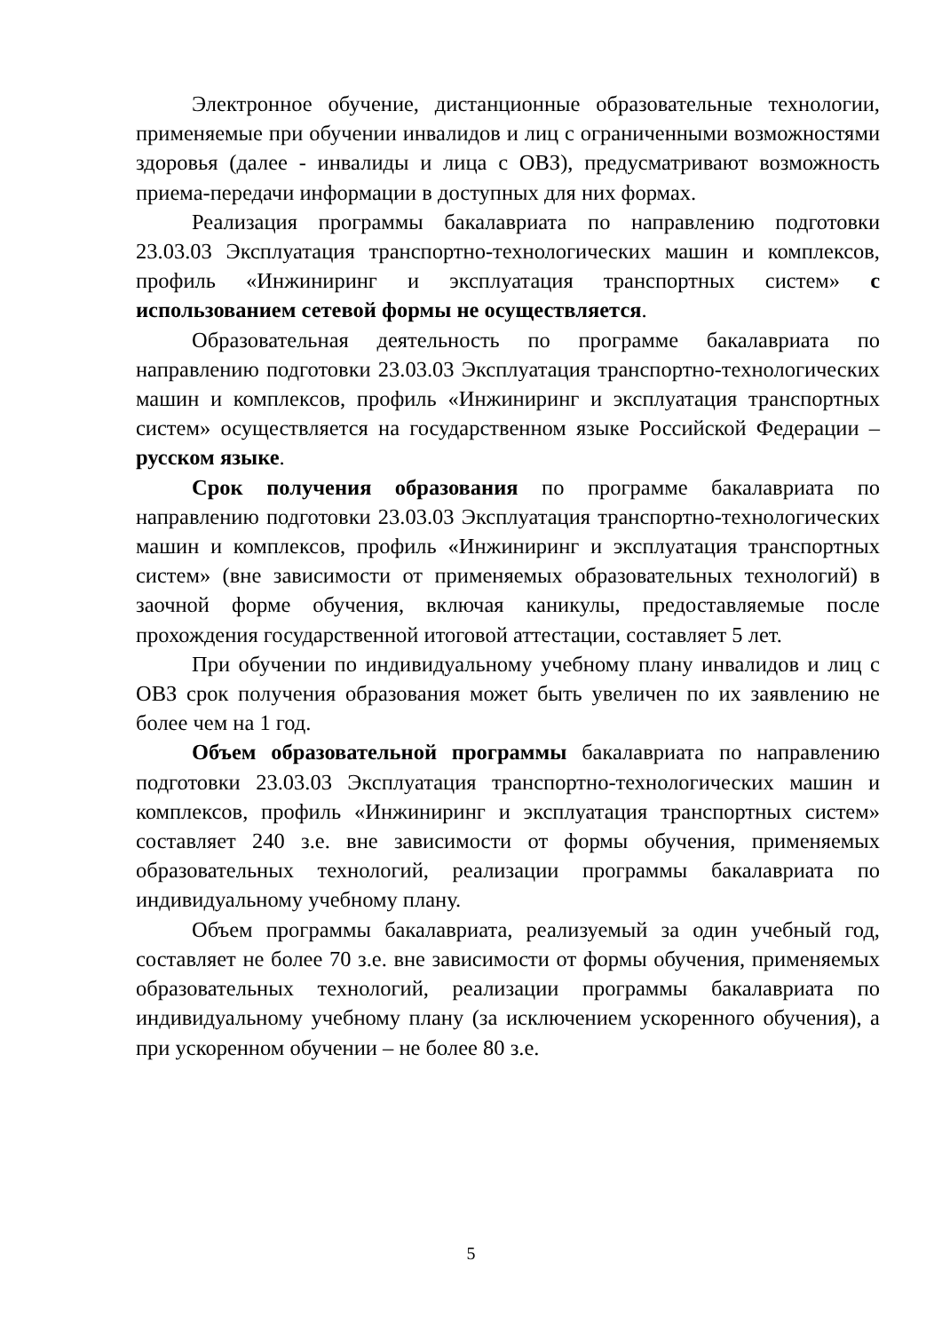Электронное обучение, дистанционные образовательные технологии, применяемые при обучении инвалидов и лиц с ограниченными возможностями здоровья (далее - инвалиды и лица с ОВЗ), предусматривают возможность приема-передачи информации в доступных для них формах.
Реализация программы бакалавриата по направлению подготовки 23.03.03 Эксплуатация транспортно-технологических машин и комплексов, профиль «Инжиниринг и эксплуатация транспортных систем» с использованием сетевой формы не осуществляется.
Образовательная деятельность по программе бакалавриата по направлению подготовки 23.03.03 Эксплуатация транспортно-технологических машин и комплексов, профиль «Инжиниринг и эксплуатация транспортных систем» осуществляется на государственном языке Российской Федерации – русском языке.
Срок получения образования по программе бакалавриата по направлению подготовки 23.03.03 Эксплуатация транспортно-технологических машин и комплексов, профиль «Инжиниринг и эксплуатация транспортных систем» (вне зависимости от применяемых образовательных технологий) в заочной форме обучения, включая каникулы, предоставляемые после прохождения государственной итоговой аттестации, составляет 5 лет.
При обучении по индивидуальному учебному плану инвалидов и лиц с ОВЗ срок получения образования может быть увеличен по их заявлению не более чем на 1 год.
Объем образовательной программы бакалавриата по направлению подготовки 23.03.03 Эксплуатация транспортно-технологических машин и комплексов, профиль «Инжиниринг и эксплуатация транспортных систем» составляет 240 з.е. вне зависимости от формы обучения, применяемых образовательных технологий, реализации программы бакалавриата по индивидуальному учебному плану.
Объем программы бакалавриата, реализуемый за один учебный год, составляет не более 70 з.е. вне зависимости от формы обучения, применяемых образовательных технологий, реализации программы бакалавриата по индивидуальному учебному плану (за исключением ускоренного обучения), а при ускоренном обучении – не более 80 з.е.
5